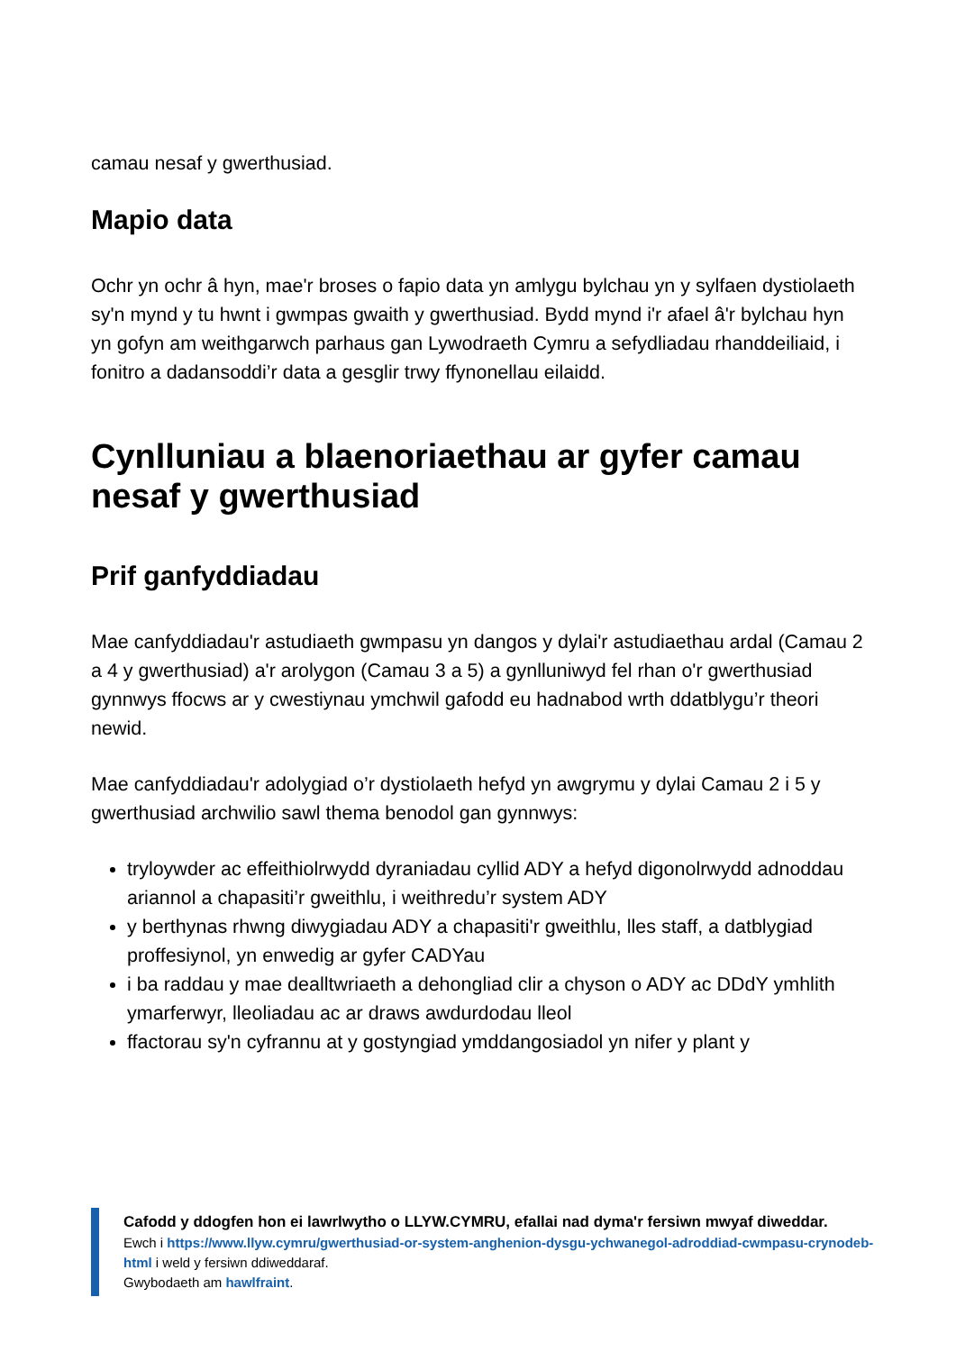camau nesaf y gwerthusiad.
Mapio data
Ochr yn ochr â hyn, mae'r broses o fapio data yn amlygu bylchau yn y sylfaen dystiolaeth sy'n mynd y tu hwnt i gwmpas gwaith y gwerthusiad. Bydd mynd i'r afael â'r bylchau hyn yn gofyn am weithgarwch parhaus gan Lywodraeth Cymru a sefydliadau rhanddeiliaid, i fonitro a dadansoddi’r data a gesglir trwy ffynonellau eilaidd.
Cynlluniau a blaenoriaethau ar gyfer camau nesaf y gwerthusiad
Prif ganfyddiadau
Mae canfyddiadau'r astudiaeth gwmpasu yn dangos y dylai'r astudiaethau ardal (Camau 2 a 4 y gwerthusiad) a'r arolygon (Camau 3 a 5) a gynlluniwyd fel rhan o'r gwerthusiad gynnwys ffocws ar y cwestiynau ymchwil gafodd eu hadnabod wrth ddatblygu’r theori newid.
Mae canfyddiadau'r adolygiad o’r dystiolaeth hefyd yn awgrymu y dylai Camau 2 i 5 y gwerthusiad archwilio sawl thema benodol gan gynnwys:
tryloywder ac effeithiolrwydd dyraniadau cyllid ADY a hefyd digonolrwydd adnoddau ariannol a chapasiti’r gweithlu, i weithredu’r system ADY
y berthynas rhwng diwygiadau ADY a chapasiti'r gweithlu, lles staff, a datblygiad proffesiynol, yn enwedig ar gyfer CADYau
i ba raddau y mae dealltwriaeth a dehongliad clir a chyson o ADY ac DDdY ymhlith ymarferwyr, lleoliadau ac ar draws awdurdodau lleol
ffactorau sy'n cyfrannu at y gostyngiad ymddangosiadol yn nifer y plant y
Cafodd y ddogfen hon ei lawrlwytho o LLYW.CYMRU, efallai nad dyma'r fersiwn mwyaf diweddar.
Ewch i https://www.llyw.cymru/gwerthusiad-or-system-anghenion-dysgu-ychwanegol-adroddiad-cwmpasu-crynodeb-html i weld y fersiwn ddiweddaraf.
Gwybodaeth am hawlfraint.